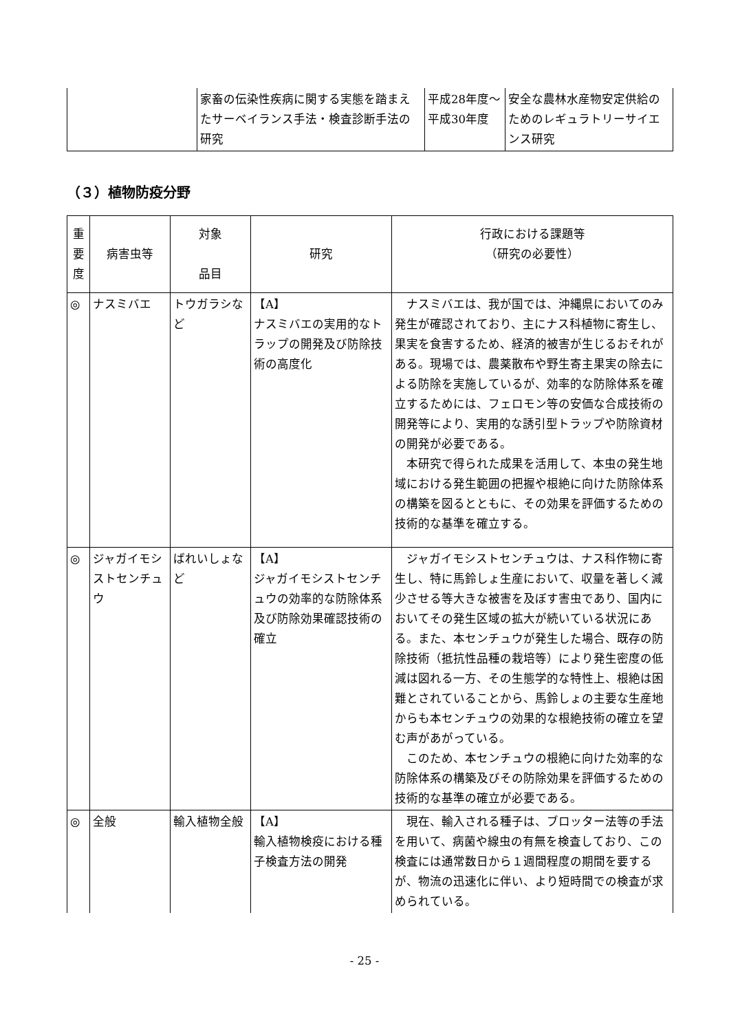| | 家畜の伝染性疾病に関する実態を踏まえたサーベイランス手法・検査診断手法の研究 | 平成28年度～平成30年度 | 安全な農林水産物安定供給のためのレギュラトリーサイエンス研究 |
（３）植物防疫分野
| 重 要 度 | 病害虫等 | 対象 品目 | 研究 | 行政における課題等 （研究の必要性） |
| --- | --- | --- | --- | --- |
| ◎ | ナスミバエ | トウガラシなど | 【A】 ナスミバエの実用的なトラップの開発及び防除技術の高度化 | ナスミバエは、我が国では、沖縄県においてのみ発生が確認されており、主にナス科植物に寄生し、果実を食害するため、経済的被害が生じるおそれがある。現場では、農薬散布や野生寄主果実の除去による防除を実施しているが、効率的な防除体系を確立するためには、フェロモン等の安価な合成技術の開発等により、実用的な誘引型トラップや防除資材の開発が必要である。 本研究で得られた成果を活用して、本虫の発生地域における発生範囲の把握や根絶に向けた防除体系の構築を図るとともに、その効果を評価するための技術的な基準を確立する。 |
| ◎ | ジャガイモシストセンチュウ | ばれいしょなど | 【A】 ジャガイモシストセンチュウの効率的な防除体系及び防除効果確認技術の確立 | ジャガイモシストセンチュウは、ナス科作物に寄生し、特に馬鈴しょ生産において、収量を著しく減少させる等大きな被害を及ぼす害虫であり、国内においてその発生区域の拡大が続いている状況にある。また、本センチュウが発生した場合、既存の防除技術（抵抗性品種の栽培等）により発生密度の低減は図れる一方、その生態学的な特性上、根絶は困難とされていることから、馬鈴しょの主要な生産地からも本センチュウの効果的な根絶技術の確立を望む声があがっている。 このため、本センチュウの根絶に向けた効率的な防除体系の構築及びその防除効果を評価するための技術的な基準の確立が必要である。 |
| ◎ | 全般 | 輸入植物全般 | 【A】 輸入植物検疫における種子検査方法の開発 | 現在、輸入される種子は、ブロッター法等の手法を用いて、病菌や線虫の有無を検査しており、この検査には通常数日から１週間程度の期間を要するが、物流の迅速化に伴い、より短時間での検査が求められている。 |
- 25 -